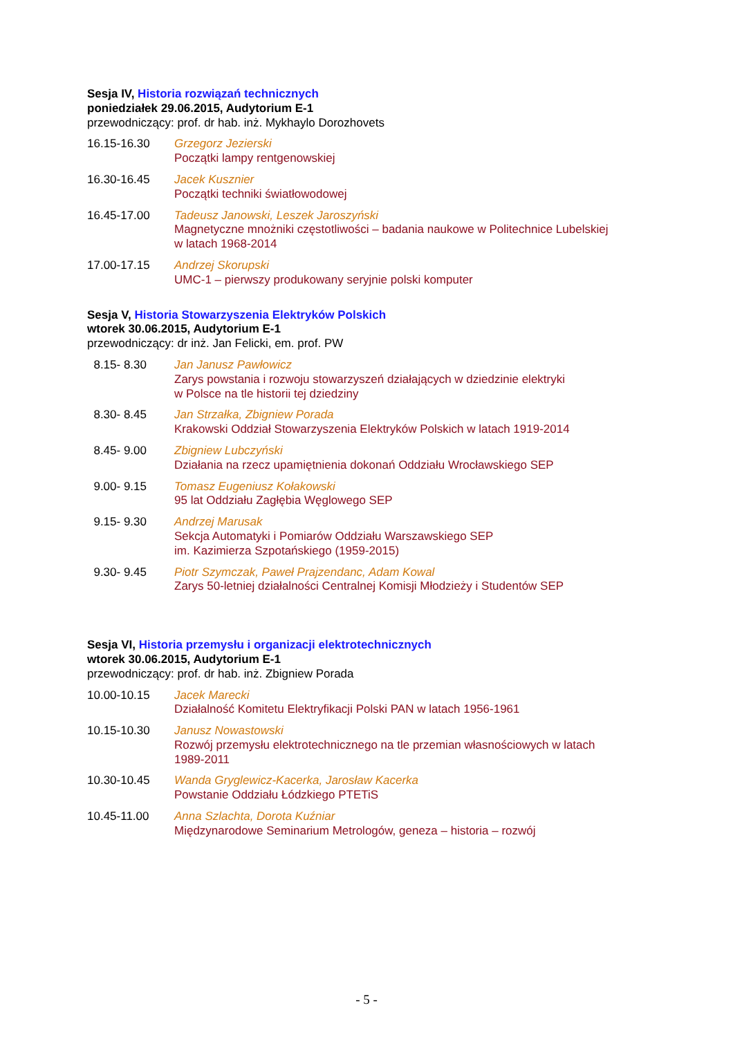Sesja IV, Historia rozwiązań technicznych
poniedziałek 29.06.2015, Audytorium E-1
przewodniczący: prof. dr hab. inż. Mykhaylo Dorozhovets
16.15-16.30 Grzegorz Jezierski
Początki lampy rentgenowskiej
16.30-16.45 Jacek Kusznier
Początki techniki światłowodowej
16.45-17.00 Tadeusz Janowski, Leszek Jaroszyński
Magnetyczne mnożniki częstotliwości – badania naukowe w Politechnice Lubelskiej
w latach 1968-2014
17.00-17.15 Andrzej Skorupski
UMC-1 – pierwszy produkowany seryjnie polski komputer
Sesja V, Historia Stowarzyszenia Elektryków Polskich
wtorek 30.06.2015, Audytorium E-1
przewodniczący: dr inż. Jan Felicki, em. prof. PW
8.15- 8.30 Jan Janusz Pawłowicz
Zarys powstania i rozwoju stowarzyszeń działających w dziedzinie elektryki
w Polsce na tle historii tej dziedziny
8.30- 8.45 Jan Strzałka, Zbigniew Porada
Krakowski Oddział Stowarzyszenia Elektryków Polskich w latach 1919-2014
8.45- 9.00 Zbigniew Lubczyński
Działania na rzecz upamiętnienia dokonań Oddziału Wrocławskiego SEP
9.00- 9.15 Tomasz Eugeniusz Kołakowski
95 lat Oddziału Zagłębia Węglowego SEP
9.15- 9.30 Andrzej Marusak
Sekcja Automatyki i Pomiarów Oddziału Warszawskiego SEP
im. Kazimierza Szpotańskiego (1959-2015)
9.30- 9.45 Piotr Szymczak, Paweł Prajzendanc, Adam Kowal
Zarys 50-letniej działalności Centralnej Komisji Młodzieży i Studentów SEP
Sesja VI, Historia przemysłu i organizacji elektrotechnicznych
wtorek 30.06.2015, Audytorium E-1
przewodniczący: prof. dr hab. inż. Zbigniew Porada
10.00-10.15 Jacek Marecki
Działalność Komitetu Elektryfikacji Polski PAN w latach 1956-1961
10.15-10.30 Janusz Nowastowski
Rozwój przemysłu elektrotechnicznego na tle przemian własnościowych w latach
1989-2011
10.30-10.45 Wanda Gryglewicz-Kacerka, Jarosław Kacerka
Powstanie Oddziału Łódzkiego PTETiS
10.45-11.00 Anna Szlachta, Dorota Kuźniar
Międzynarodowe Seminarium Metrologów, geneza – historia – rozwój
- 5 -